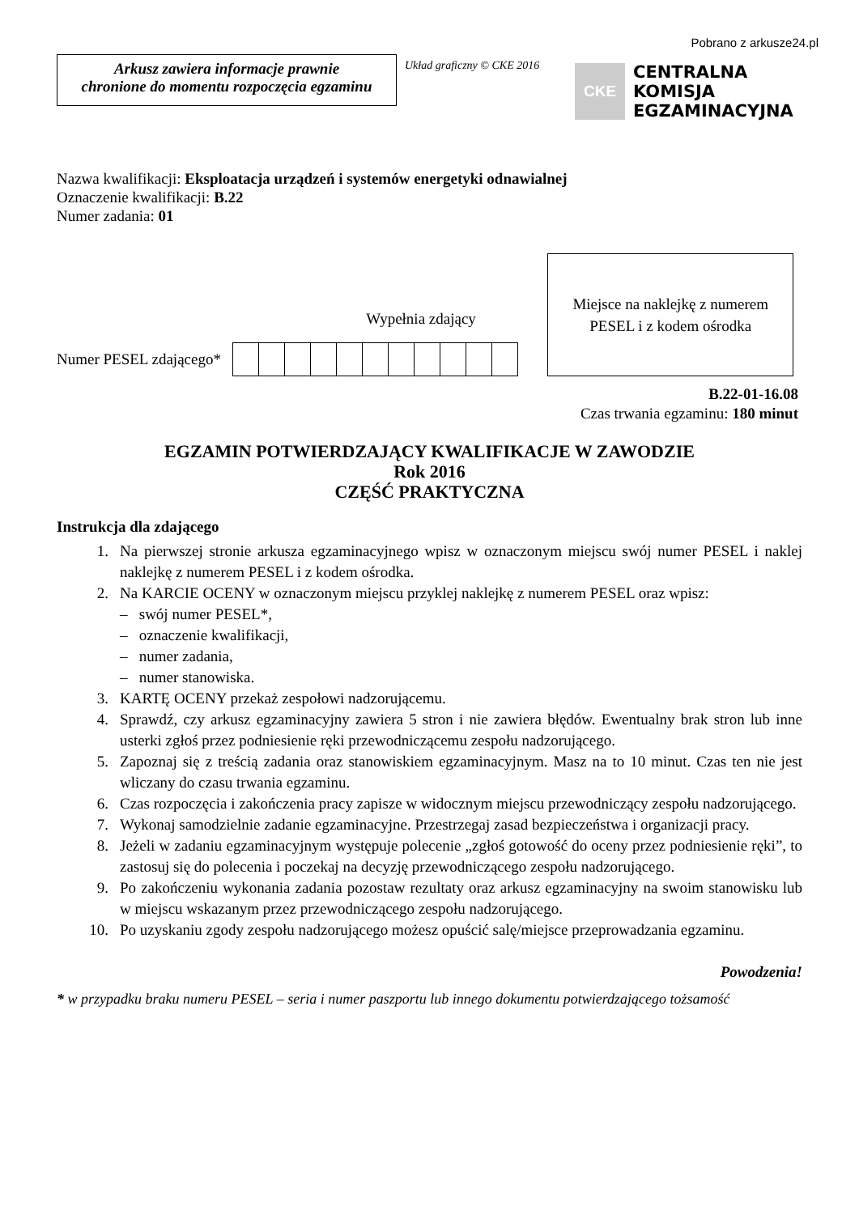Pobrano z arkusze24.pl
Arkusz zawiera informacje prawnie
chronione do momentu rozpoczęcia egzaminu
Układ graficzny © CKE 2016
CKE
CENTRALNA
KOMISJA
EGZAMINACYJNA
Nazwa kwalifikacji: Eksploatacja urządzeń i systemów energetyki odnawialnej
Oznaczenie kwalifikacji: B.22
Numer zadania: 01
Wypełnia zdający
Numer PESEL zdającego*
Miejsce na naklejkę z numerem
PESEL i z kodem ośrodka
B.22-01-16.08
Czas trwania egzaminu: 180 minut
EGZAMIN POTWIERDZAJĄCY KWALIFIKACJE W ZAWODZIE
Rok 2016
CZĘŚĆ PRAKTYCZNA
Instrukcja dla zdającego
1. Na pierwszej stronie arkusza egzaminacyjnego wpisz w oznaczonym miejscu swój numer PESEL i naklej naklejkę z numerem PESEL i z kodem ośrodka.
2. Na KARCIE OCENY w oznaczonym miejscu przyklej naklejkę z numerem PESEL oraz wpisz:
– swój numer PESEL*,
– oznaczenie kwalifikacji,
– numer zadania,
– numer stanowiska.
3. KARTĘ OCENY przekaż zespołowi nadzorującemu.
4. Sprawdź, czy arkusz egzaminacyjny zawiera 5 stron i nie zawiera błędów. Ewentualny brak stron lub inne usterki zgłoś przez podniesienie ręki przewodniczącemu zespołu nadzorującego.
5. Zapoznaj się z treścią zadania oraz stanowiskiem egzaminacyjnym. Masz na to 10 minut. Czas ten nie jest wliczany do czasu trwania egzaminu.
6. Czas rozpoczęcia i zakończenia pracy zapisze w widocznym miejscu przewodniczący zespołu nadzorującego.
7. Wykonaj samodzielnie zadanie egzaminacyjne. Przestrzegaj zasad bezpieczeństwa i organizacji pracy.
8. Jeżeli w zadaniu egzaminacyjnym występuje polecenie „zgłoś gotowość do oceny przez podniesienie ręki”, to zastosuj się do polecenia i poczekaj na decyzję przewodniczącego zespołu nadzorującego.
9. Po zakończeniu wykonania zadania pozostaw rezultaty oraz arkusz egzaminacyjny na swoim stanowisku lub w miejscu wskazanym przez przewodniczącego zespołu nadzorującego.
10. Po uzyskaniu zgody zespołu nadzorującego możesz opuścić salę/miejsce przeprowadzania egzaminu.
Powodzenia!
* w przypadku braku numeru PESEL – seria i numer paszportu lub innego dokumentu potwierdzającego tożsamość